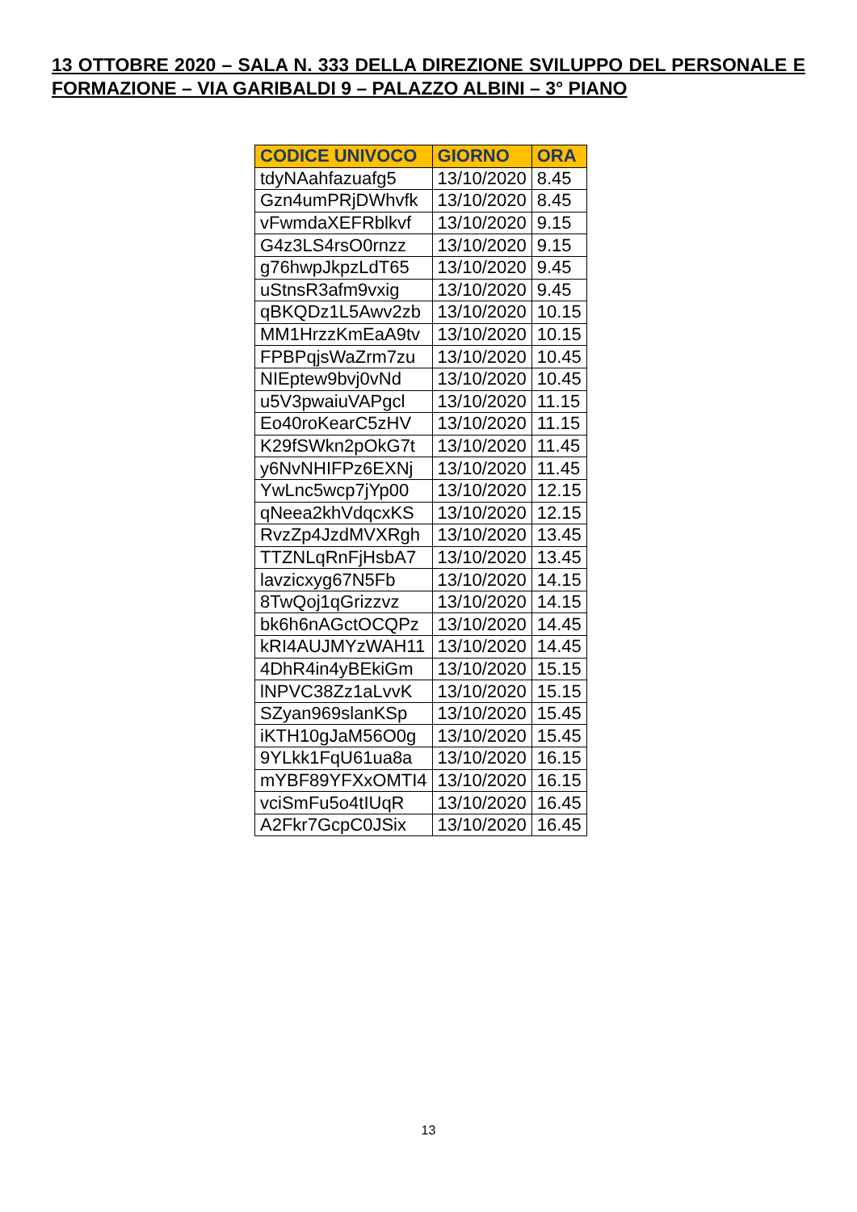13 OTTOBRE 2020 – SALA N. 333 DELLA DIREZIONE SVILUPPO DEL PERSONALE E FORMAZIONE – VIA GARIBALDI 9 – PALAZZO ALBINI – 3° PIANO
| CODICE UNIVOCO | GIORNO | ORA |
| --- | --- | --- |
| tdyNAahfazuafg5 | 13/10/2020 | 8.45 |
| Gzn4umPRjDWhvfk | 13/10/2020 | 8.45 |
| vFwmdaXEFRblkvf | 13/10/2020 | 9.15 |
| G4z3LS4rsO0rnzz | 13/10/2020 | 9.15 |
| g76hwpJkpzLdT65 | 13/10/2020 | 9.45 |
| uStnsR3afm9vxig | 13/10/2020 | 9.45 |
| qBKQDz1L5Awv2zb | 13/10/2020 | 10.15 |
| MM1HrzzKmEaA9tv | 13/10/2020 | 10.15 |
| FPBPqjsWaZrm7zu | 13/10/2020 | 10.45 |
| NIEptew9bvj0vNd | 13/10/2020 | 10.45 |
| u5V3pwaiuVAPgcl | 13/10/2020 | 11.15 |
| Eo40roKearC5zHV | 13/10/2020 | 11.15 |
| K29fSWkn2pOkG7t | 13/10/2020 | 11.45 |
| y6NvNHIFPz6EXNj | 13/10/2020 | 11.45 |
| YwLnc5wcp7jYp00 | 13/10/2020 | 12.15 |
| qNeea2khVdqcxKS | 13/10/2020 | 12.15 |
| RvzZp4JzdMVXRgh | 13/10/2020 | 13.45 |
| TTZNLqRnFjHsbA7 | 13/10/2020 | 13.45 |
| lavzicxyg67N5Fb | 13/10/2020 | 14.15 |
| 8TwQoj1qGrizzvz | 13/10/2020 | 14.15 |
| bk6h6nAGctOCQPz | 13/10/2020 | 14.45 |
| kRI4AUJMYzWAH11 | 13/10/2020 | 14.45 |
| 4DhR4in4yBEkiGm | 13/10/2020 | 15.15 |
| lNPVC38Zz1aLvvK | 13/10/2020 | 15.15 |
| SZyan969slanKSp | 13/10/2020 | 15.45 |
| iKTH10gJaM56O0g | 13/10/2020 | 15.45 |
| 9YLkk1FqU61ua8a | 13/10/2020 | 16.15 |
| mYBF89YFXxOMTI4 | 13/10/2020 | 16.15 |
| vciSmFu5o4tIUqR | 13/10/2020 | 16.45 |
| A2Fkr7GcpC0JSix | 13/10/2020 | 16.45 |
13